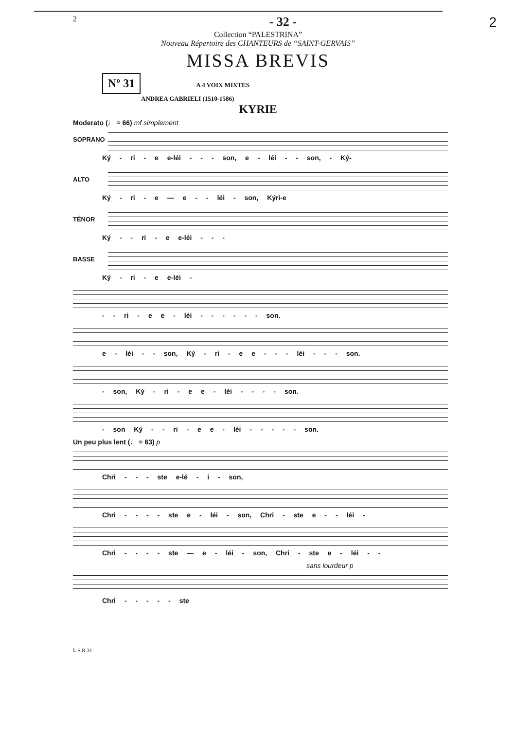2 - 32 - 2
Collection “PALESTRINA”
Nouveau Répertoire des CHANTEURS de “SAINT-GERVAIS”
MISSA BREVIS
Nº 31 A 4 VOIX MIXTES
ANDREA GABRIELI (1510-1586)
KYRIE
Moderato (♩ = 66) mf simplement
SOPRANO
Ký - ri - e e-léi - - - son, e - léi - - son, - Ký-
ALTO
Ký - ri - e — e - - léi - son, Kýri-e
TÉNOR
Ký - - ri - e e-léi - - -
BASSE
Ký - ri - e e-léi -
- - ri - e e - léi - - - - - - son.
e - léi - - son, Ký - ri - e e - - - léi - - - son.
- son, Ký - ri - e e - léi - - - - son.
- son Ký - - ri - e e - léi - - - - - son.
Un peu plus lent (♩ = 63) p
Chri - - - ste e-lé - i - son,
Chri - - - - ste e - léi - son, Chri - ste e - - léi -
Chri - - - - ste — e - léi - son, Chri - ste e - léi - -
sans lourdeur p
Chri - - - - - ste
L.S.R.31